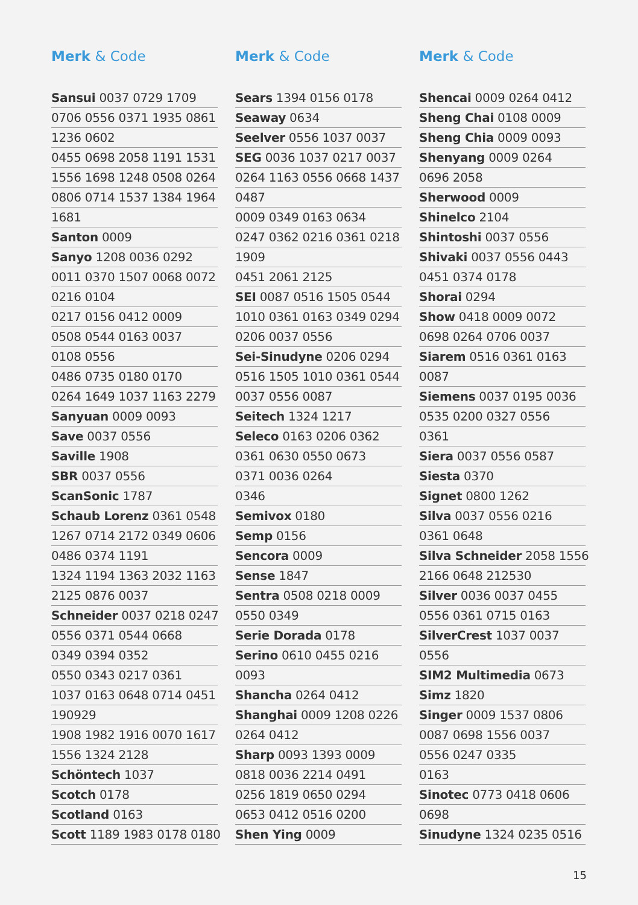Merk & Code
Sansui 0037 0729 1709
0706 0556 0371 1935 0861
1236 0602
0455 0698 2058 1191 1531
1556 1698 1248 0508 0264
0806 0714 1537 1384 1964
1681
Santon 0009
Sanyo 1208 0036 0292
0011 0370 1507 0068 0072
0216 0104
0217 0156 0412 0009
0508 0544 0163 0037
0108 0556
0486 0735 0180 0170
0264 1649 1037 1163 2279
Sanyuan 0009 0093
Save 0037 0556
Saville 1908
SBR 0037 0556
ScanSonic 1787
Schaub Lorenz 0361 0548
1267 0714 2172 0349 0606
0486 0374 1191
1324 1194 1363 2032 1163
2125 0876 0037
Schneider 0037 0218 0247
0556 0371 0544 0668
0349 0394 0352
0550 0343 0217 0361
1037 0163 0648 0714 0451
190929
1908 1982 1916 0070 1617
1556 1324 2128
Schöntech 1037
Scotch 0178
Scotland 0163
Scott 1189 1983 0178 0180
Merk & Code
Sears 1394 0156 0178
Seaway 0634
Seelver 0556 1037 0037
SEG 0036 1037 0217 0037
0264 1163 0556 0668 1437
0487
0009 0349 0163 0634
0247 0362 0216 0361 0218
1909
0451 2061 2125
SEI 0087 0516 1505 0544
1010 0361 0163 0349 0294
0206 0037 0556
Sei-Sinudyne 0206 0294
0516 1505 1010 0361 0544
0037 0556 0087
Seitech 1324 1217
Seleco 0163 0206 0362
0361 0630 0550 0673
0371 0036 0264
0346
Semivox 0180
Semp 0156
Sencora 0009
Sense 1847
Sentra 0508 0218 0009
0550 0349
Serie Dorada 0178
Serino 0610 0455 0216
0093
Shancha 0264 0412
Shanghai 0009 1208 0226
0264 0412
Sharp 0093 1393 0009
0818 0036 2214 0491
0256 1819 0650 0294
0653 0412 0516 0200
Shen Ying 0009
Merk & Code
Shencai 0009 0264 0412
Sheng Chai 0108 0009
Sheng Chia 0009 0093
Shenyang 0009 0264
0696 2058
Sherwood 0009
Shinelco 2104
Shintoshi 0037 0556
Shivaki 0037 0556 0443
0451 0374 0178
Shorai 0294
Show 0418 0009 0072
0698 0264 0706 0037
Siarem 0516 0361 0163
0087
Siemens 0037 0195 0036
0535 0200 0327 0556
0361
Siera 0037 0556 0587
Siesta 0370
Signet 0800 1262
Silva 0037 0556 0216
0361 0648
Silva Schneider 2058 1556
2166 0648 212530
Silver 0036 0037 0455
0556 0361 0715 0163
SilverCrest 1037 0037
0556
SIM2 Multimedia 0673
Simz 1820
Singer 0009 1537 0806
0087 0698 1556 0037
0556 0247 0335
0163
Sinotec 0773 0418 0606
0698
Sinudyne 1324 0235 0516
15